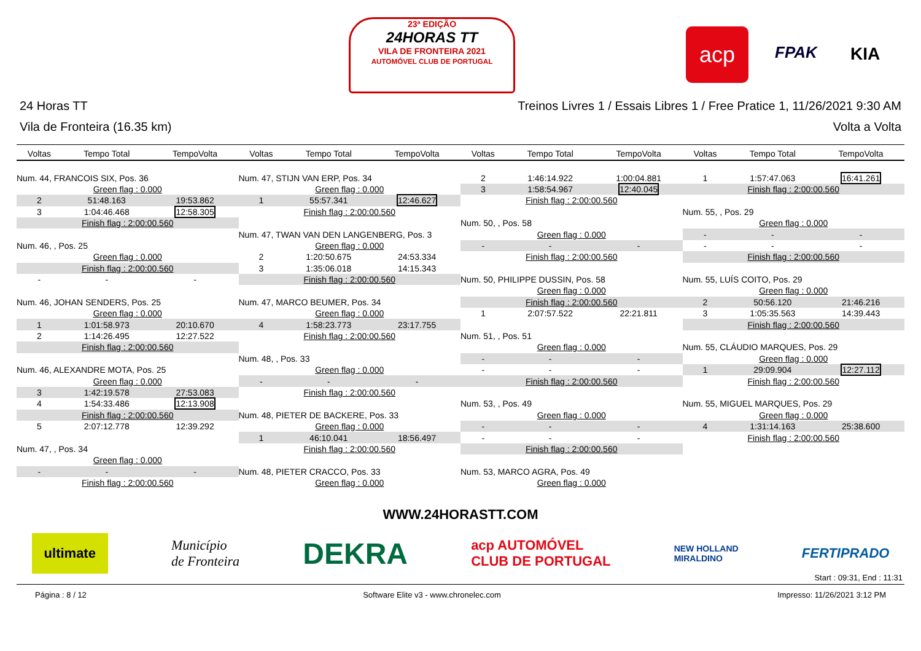23ª EDIÇÃO
24HORAS TT
VILA DE FRONTEIRA 2021
AUTOMÓVEL CLUB DE PORTUGAL
acp FPAK KIA
24 Horas TT Treinos Livres 1 / Essais Libres 1 / Free Pratice 1, 11/26/2021 9:30 AM
Vila de Fronteira (16.35 km) Volta a Volta
| Voltas | Tempo Total | TempoVolta |
| --- | --- | --- |
| Num. 44, FRANCOIS SIX, Pos. 36 | | |
| Green flag : 0.000 | | |
| 2 | 51:48.163 | 19:53.862 |
| 3 | 1:04:46.468 | 12:58.305 |
| Finish flag : 2:00:00.560 | | |
| Num. 46, , Pos. 25 | | |
| Green flag : 0.000 | | |
| Finish flag : 2:00:00.560 | | |
| - | - | - |
| Num. 46, JOHAN SENDERS, Pos. 25 | | |
| Green flag : 0.000 | | |
| 1 | 1:01:58.973 | 20:10.670 |
| 2 | 1:14:26.495 | 12:27.522 |
| Finish flag : 2:00:00.560 | | |
| Num. 46, ALEXANDRE MOTA, Pos. 25 | | |
| Green flag : 0.000 | | |
| 3 | 1:42:19.578 | 27:53.083 |
| 4 | 1:54:33.486 | 12:13.908 |
| Finish flag : 2:00:00.560 | | |
| 5 | 2:07:12.778 | 12:39.292 |
| Num. 47, , Pos. 34 | | |
| Green flag : 0.000 | | |
| - | - | - |
| Finish flag : 2:00:00.560 | | |
| Voltas | Tempo Total | TempoVolta |
| --- | --- | --- |
| Num. 47, STIJN VAN ERP, Pos. 34 | | |
| Green flag : 0.000 | | |
| 1 | 55:57.341 | 12:46.627 |
| Finish flag : 2:00:00.560 | | |
| Num. 47, TWAN VAN DEN LANGENBERG, Pos. 3 | | |
| Green flag : 0.000 | | |
| 2 | 1:20:50.675 | 24:53.334 |
| 3 | 1:35:06.018 | 14:15.343 |
| Finish flag : 2:00:00.560 | | |
| Num. 47, MARCO BEUMER, Pos. 34 | | |
| Green flag : 0.000 | | |
| 4 | 1:58:23.773 | 23:17.755 |
| Finish flag : 2:00:00.560 | | |
| Num. 48, , Pos. 33 | | |
| Green flag : 0.000 | | |
| - | - | - |
| Finish flag : 2:00:00.560 | | |
| Num. 48, PIETER DE BACKERE, Pos. 33 | | |
| Green flag : 0.000 | | |
| 1 | 46:10.041 | 18:56.497 |
| Finish flag : 2:00:00.560 | | |
| Num. 48, PIETER CRACCO, Pos. 33 | | |
| Green flag : 0.000 | | |
| Voltas | Tempo Total | TempoVolta |
| --- | --- | --- |
| 2 | 1:46:14.922 | 1:00:04.881 |
| 3 | 1:58:54.967 | 12:40.045 |
| Finish flag : 2:00:00.560 | | |
| Num. 50, , Pos. 58 | | |
| Green flag : 0.000 | | |
| - | - | - |
| Finish flag : 2:00:00.560 | | |
| Num. 50, PHILIPPE DUSSIN, Pos. 58 | | |
| Green flag : 0.000 | | |
| Finish flag : 2:00:00.560 | | |
| 1 | 2:07:57.522 | 22:21.811 |
| Num. 51, , Pos. 51 | | |
| Green flag : 0.000 | | |
| - | - | - |
| - | - | - |
| Finish flag : 2:00:00.560 | | |
| Num. 53, , Pos. 49 | | |
| Green flag : 0.000 | | |
| - | - | - |
| - | - | - |
| Finish flag : 2:00:00.560 | | |
| Num. 53, MARCO AGRA, Pos. 49 | | |
| Green flag : 0.000 | | |
| Voltas | Tempo Total | TempoVolta |
| --- | --- | --- |
| 1 | 1:57:47.063 | 16:41.261 |
| Finish flag : 2:00:00.560 | | |
| Num. 55, , Pos. 29 | | |
| Green flag : 0.000 | | |
| - | - | - |
| - | - | - |
| Finish flag : 2:00:00.560 | | |
| Num. 55, LUÍS COITO, Pos. 29 | | |
| Green flag : 0.000 | | |
| 2 | 50:56.120 | 21:46.216 |
| 3 | 1:05:35.563 | 14:39.443 |
| Finish flag : 2:00:00.560 | | |
| Num. 55, CLÁUDIO MARQUES, Pos. 29 | | |
| Green flag : 0.000 | | |
| 1 | 29:09.904 | 12:27.112 |
| Finish flag : 2:00:00.560 | | |
| Num. 55, MIGUEL MARQUES, Pos. 29 | | |
| Green flag : 0.000 | | |
| 4 | 1:31:14.163 | 25:38.600 |
| Finish flag : 2:00:00.560 | | |
WWW.24HORASTT.COM
ultimate Município
de Fronteira DEKRA acp AUTOMÓVEL
CLUB DE PORTUGAL NEW HOLLAND
MIRALDINO FERTIPRADO
Start : 09:31, End : 11:31
Página : 8 / 12 Software Elite v3 - www.chronelec.com Impresso: 11/26/2021 3:12 PM